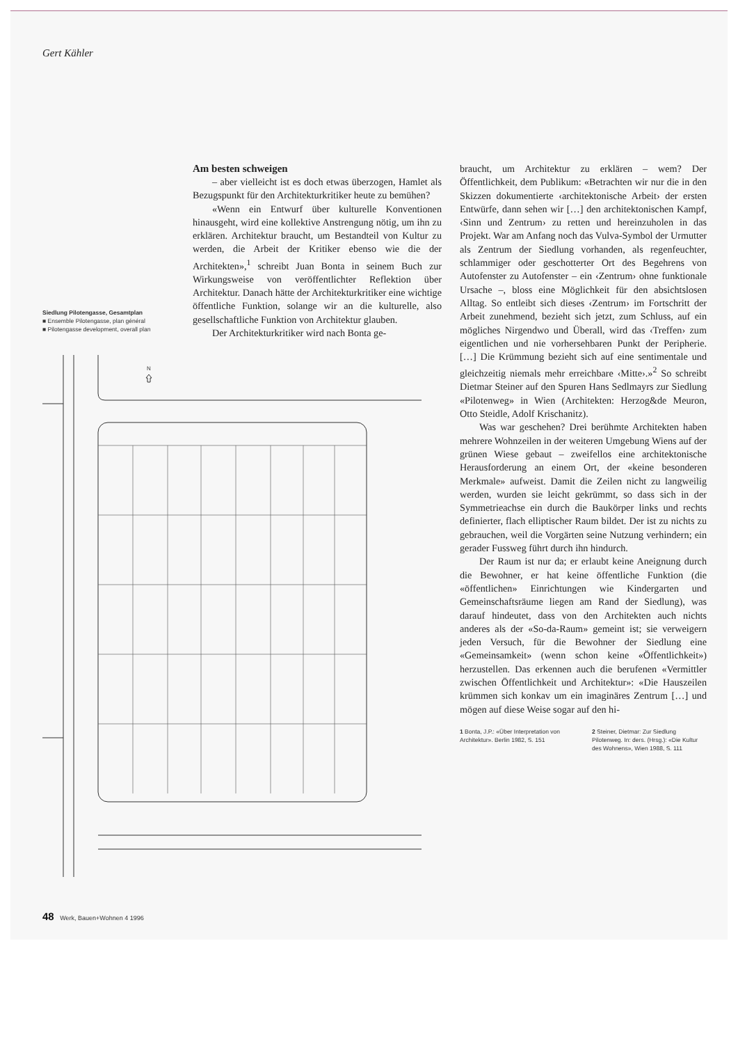Gert Kähler
Siedlung Pilotengasse, Gesamtplan
■ Ensemble Pilotengasse, plan général
■ Pilotengasse development, overall plan
Am besten schweigen
– aber vielleicht ist es doch etwas überzogen, Hamlet als Bezugspunkt für den Architekturkritiker heute zu bemühen?
«Wenn ein Entwurf über kulturelle Konventionen hinausgeht, wird eine kollektive Anstrengung nötig, um ihn zu erklären. Architektur braucht, um Bestandteil von Kultur zu werden, die Arbeit der Kritiker ebenso wie die der Architekten»,<sup>1</sup> schreibt Juan Bonta in seinem Buch zur Wirkungsweise von veröffentlichter Reflektion über Architektur. Danach hätte der Architekturkritiker eine wichtige öffentliche Funktion, solange wir an die kulturelle, also gesellschaftliche Funktion von Architektur glauben.
Der Architekturkritiker wird nach Bonta ge-
braucht, um Architektur zu erklären – wem? Der Öffentlichkeit, dem Publikum: «Betrachten wir nur die in den Skizzen dokumentierte ‹architektonische Arbeit› der ersten Entwürfe, dann sehen wir […] den architektonischen Kampf, ‹Sinn und Zentrum› zu retten und hereinzuholen in das Projekt. War am Anfang noch das Vulva-Symbol der Urmutter als Zentrum der Siedlung vorhanden, als regenfeuchter, schlammiger oder geschotterter Ort des Begehrens von Autofenster zu Autofenster – ein ‹Zentrum› ohne funktionale Ursache –, bloss eine Möglichkeit für den absichtslosen Alltag. So entleibt sich dieses ‹Zentrum› im Fortschritt der Arbeit zunehmend, bezieht sich jetzt, zum Schluss, auf ein mögliches Nirgendwo und Überall, wird das ‹Treffen› zum eigentlichen und nie vorhersehbaren Punkt der Peripherie. […] Die Krümmung bezieht sich auf eine sentimentale und gleichzeitig niemals mehr erreichbare ‹Mitte›.»<sup>2</sup> So schreibt Dietmar Steiner auf den Spuren Hans Sedlmayrs zur Siedlung «Pilotenweg» in Wien (Architekten: Herzog&de Meuron, Otto Steidle, Adolf Krischanitz).
Was war geschehen? Drei berühmte Architekten haben mehrere Wohnzeilen in der weiteren Umgebung Wiens auf der grünen Wiese gebaut – zweifellos eine architektonische Herausforderung an einem Ort, der «keine besonderen Merkmale» aufweist. Damit die Zeilen nicht zu langweilig werden, wurden sie leicht gekrümmt, so dass sich in der Symmetrieachse ein durch die Baukörper links und rechts definierter, flach elliptischer Raum bildet. Der ist zu nichts zu gebrauchen, weil die Vorgärten seine Nutzung verhindern; ein gerader Fussweg führt durch ihn hindurch.
Der Raum ist nur da; er erlaubt keine Aneignung durch die Bewohner, er hat keine öffentliche Funktion (die «öffentlichen» Einrichtungen wie Kindergarten und Gemeinschaftsräume liegen am Rand der Siedlung), was darauf hindeutet, dass von den Architekten auch nichts anderes als der «So-da-Raum» gemeint ist; sie verweigern jeden Versuch, für die Bewohner der Siedlung eine «Gemeinsamkeit» (wenn schon keine «Öffentlichkeit») herzustellen. Das erkennen auch die berufenen «Vermittler zwischen Öffentlichkeit und Architektur»: «Die Hauszeilen krümmen sich konkav um ein imaginäres Zentrum […] und mögen auf diese Weise sogar auf den hi-
1 Bonta, J.P.: «Über Interpretation von Architektur». Berlin 1982, S. 151
2 Steiner, Dietmar: Zur Siedlung Pilotenweg. In: ders. (Hrsg.): «Die Kultur des Wohnens», Wien 1988, S. 111
N
48 Werk, Bauen+Wohnen 4 1996